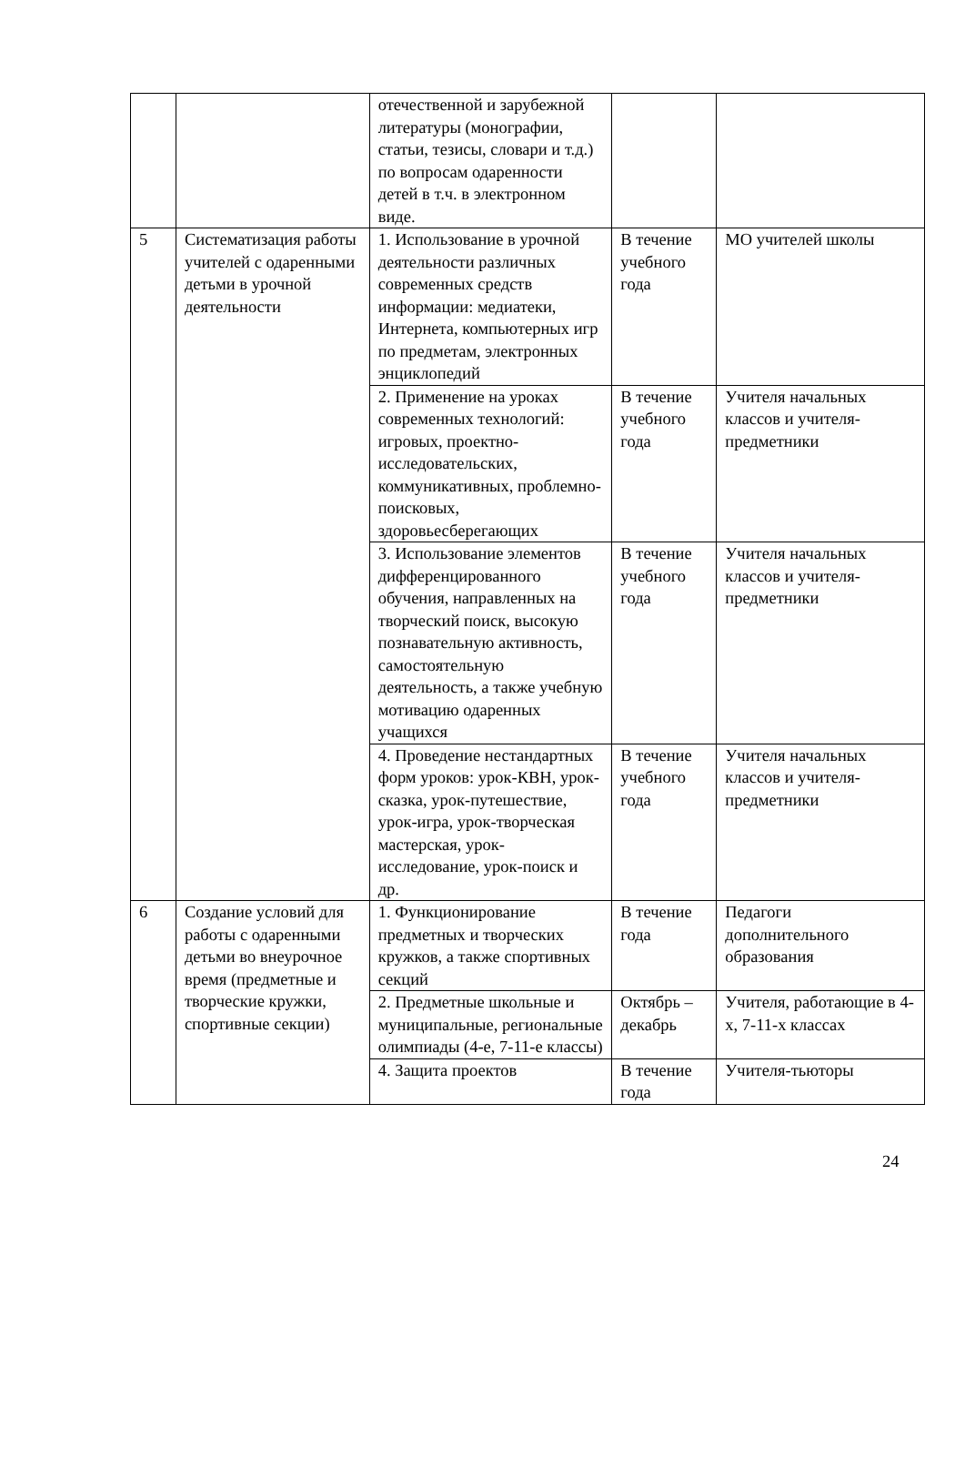| | | отечественной и зарубежной литературы (монографии, статьи, тезисы, словари и т.д.) по вопросам одаренности детей в т.ч. в электронном виде. | | |
| 5 | Систематизация работы учителей с одаренными детьми в урочной деятельности | 1. Использование в урочной деятельности различных современных средств информации: медиатеки, Интернета, компьютерных игр по предметам, электронных энциклопедий | В течение учебного года | МО учителей школы |
| | | 2. Применение на уроках современных технологий: игровых, проектно-исследовательских, коммуникативных, проблемно-поисковых, здоровьесберегающих | В течение учебного года | Учителя начальных классов и учителя-предметники |
| | | 3. Использование элементов дифференцированного обучения, направленных на творческий поиск, высокую познавательную активность, самостоятельную деятельность, а также учебную мотивацию одаренных учащихся | В течение учебного года | Учителя начальных классов и учителя-предметники |
| | | 4. Проведение нестандартных форм уроков: урок-КВН, урок-сказка, урок-путешествие, урок-игра, урок-творческая мастерская, урок-исследование, урок-поиск и др. | В течение учебного года | Учителя начальных классов и учителя-предметники |
| 6 | Создание условий для работы с одаренными детьми во внеурочное время (предметные и творческие кружки, спортивные секции) | 1. Функционирование предметных и творческих кружков, а также спортивных секций | В течение года | Педагоги дополнительного образования |
| | | 2. Предметные школьные и муниципальные, региональные олимпиады (4-е, 7-11-е классы) | Октябрь – декабрь | Учителя, работающие в 4-х, 7-11-х классах |
| | | 4. Защита проектов | В течение года | Учителя-тьюторы |
24